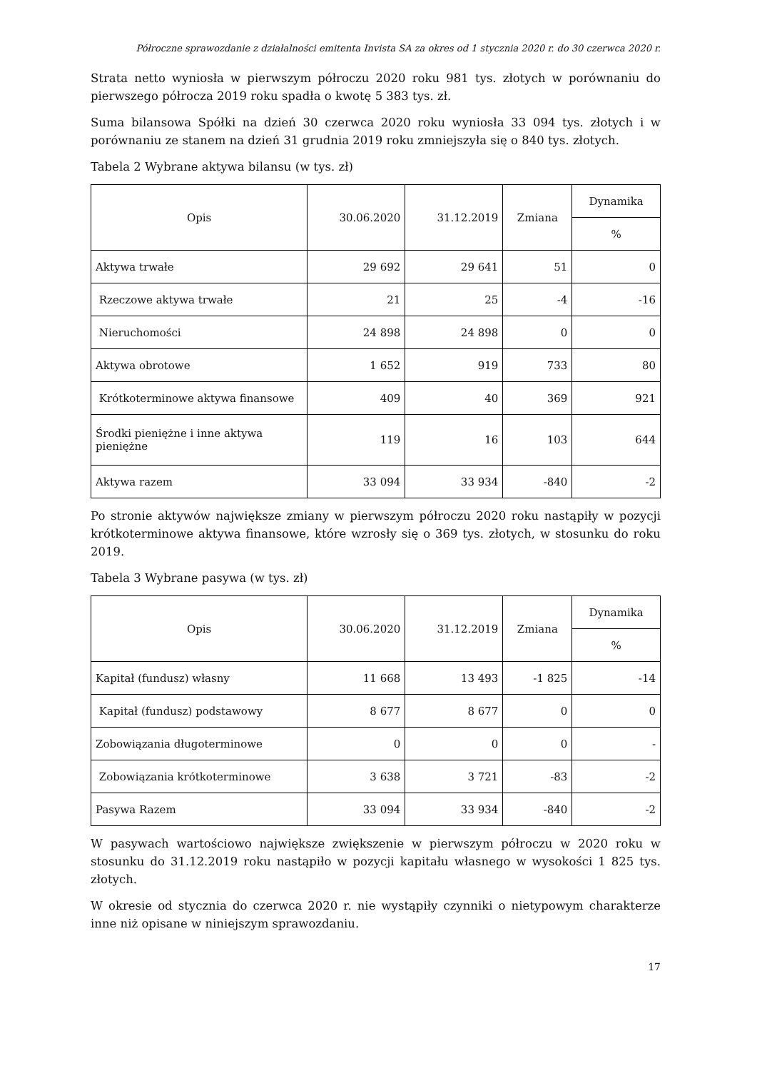Półroczne sprawozdanie z działalności emitenta Invista SA za okres od 1 stycznia 2020 r. do 30 czerwca 2020 r.
Strata netto wyniosła w pierwszym półroczu 2020 roku 981 tys. złotych w porównaniu do pierwszego półrocza 2019 roku spadła o kwotę 5 383 tys. zł.
Suma bilansowa Spółki na dzień 30 czerwca 2020 roku wyniosła 33 094 tys. złotych i w porównaniu ze stanem na dzień 31 grudnia 2019 roku zmniejszyła się o 840 tys. złotych.
Tabela 2 Wybrane aktywa bilansu (w tys. zł)
| Opis | 30.06.2020 | 31.12.2019 | Zmiana | Dynamika |
| --- | --- | --- | --- | --- |
| | | | | % |
| Aktywa trwałe | 29 692 | 29 641 | 51 | 0 |
| Rzeczowe aktywa trwałe | 21 | 25 | -4 | -16 |
| Nieruchomości | 24 898 | 24 898 | 0 | 0 |
| Aktywa obrotowe | 1 652 | 919 | 733 | 80 |
| Krótkoterminowe aktywa finansowe | 409 | 40 | 369 | 921 |
| Środki pieniężne i inne aktywa pieniężne | 119 | 16 | 103 | 644 |
| Aktywa razem | 33 094 | 33 934 | -840 | -2 |
Po stronie aktywów największe zmiany w pierwszym półroczu 2020 roku nastąpiły w pozycji krótkoterminowe aktywa finansowe, które wzrosły się o 369 tys. złotych, w stosunku do roku 2019.
Tabela 3 Wybrane pasywa (w tys. zł)
| Opis | 30.06.2020 | 31.12.2019 | Zmiana | Dynamika |
| --- | --- | --- | --- | --- |
| | | | | % |
| Kapitał (fundusz) własny | 11 668 | 13 493 | -1 825 | -14 |
| Kapitał (fundusz) podstawowy | 8 677 | 8 677 | 0 | 0 |
| Zobowiązania długoterminowe | 0 | 0 | 0 | - |
| Zobowiązania krótkoterminowe | 3 638 | 3 721 | -83 | -2 |
| Pasywa Razem | 33 094 | 33 934 | -840 | -2 |
W pasywach wartościowo największe zwiększenie w pierwszym półroczu w 2020 roku w stosunku do 31.12.2019 roku nastąpiło w pozycji kapitału własnego w wysokości 1 825 tys. złotych.
W okresie od stycznia do czerwca 2020 r. nie wystąpiły czynniki o nietypowym charakterze inne niż opisane w niniejszym sprawozdaniu.
17